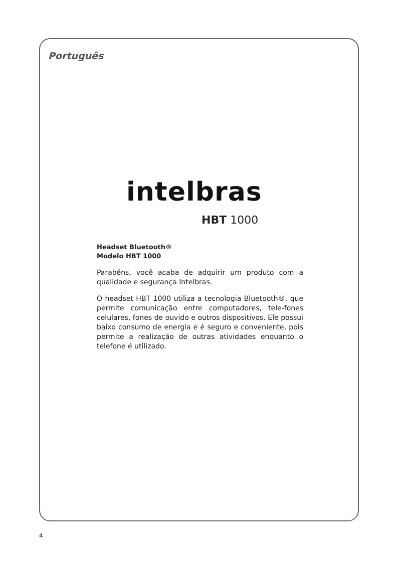Português
intelbras
HBT 1000
Headset Bluetooth®
Modelo HBT 1000
Parabéns, você acaba de adquirir um produto com a qualidade e segurança Intelbras.
O headset HBT 1000 utiliza a tecnologia Bluetooth®, que permite comunicação entre computadores, tele-fones celulares, fones de ouvido e outros dispositivos. Ele possui baixo consumo de energia e é seguro e conveniente, pois permite a realização de outras atividades enquanto o telefone é utilizado.
4